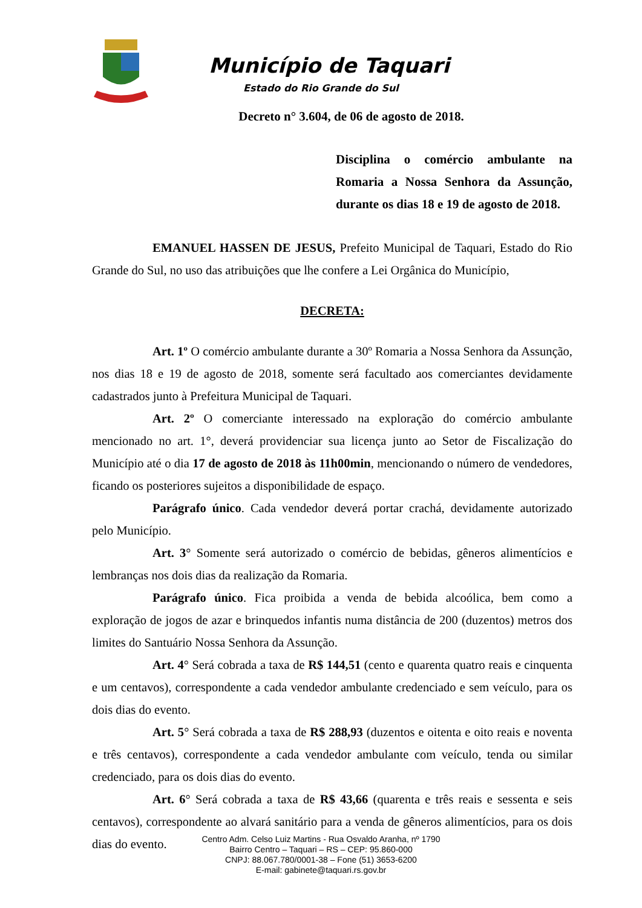Município de Taquari
Estado do Rio Grande do Sul
Decreto n° 3.604, de 06 de agosto de 2018.
Disciplina o comércio ambulante na Romaria a Nossa Senhora da Assunção, durante os dias 18 e 19 de agosto de 2018.
EMANUEL HASSEN DE JESUS, Prefeito Municipal de Taquari, Estado do Rio Grande do Sul, no uso das atribuições que lhe confere a Lei Orgânica do Município,
DECRETA:
Art. 1º O comércio ambulante durante a 30º Romaria a Nossa Senhora da Assunção, nos dias 18 e 19 de agosto de 2018, somente será facultado aos comerciantes devidamente cadastrados junto à Prefeitura Municipal de Taquari.
Art. 2º O comerciante interessado na exploração do comércio ambulante mencionado no art. 1°, deverá providenciar sua licença junto ao Setor de Fiscalização do Município até o dia 17 de agosto de 2018 às 11h00min, mencionando o número de vendedores, ficando os posteriores sujeitos a disponibilidade de espaço.
Parágrafo único. Cada vendedor deverá portar crachá, devidamente autorizado pelo Município.
Art. 3° Somente será autorizado o comércio de bebidas, gêneros alimentícios e lembranças nos dois dias da realização da Romaria.
Parágrafo único. Fica proibida a venda de bebida alcoólica, bem como a exploração de jogos de azar e brinquedos infantis numa distância de 200 (duzentos) metros dos limites do Santuário Nossa Senhora da Assunção.
Art. 4° Será cobrada a taxa de R$ 144,51 (cento e quarenta quatro reais e cinquenta e um centavos), correspondente a cada vendedor ambulante credenciado e sem veículo, para os dois dias do evento.
Art. 5° Será cobrada a taxa de R$ 288,93 (duzentos e oitenta e oito reais e noventa e três centavos), correspondente a cada vendedor ambulante com veículo, tenda ou similar credenciado, para os dois dias do evento.
Art. 6° Será cobrada a taxa de R$ 43,66 (quarenta e três reais e sessenta e seis centavos), correspondente ao alvará sanitário para a venda de gêneros alimentícios, para os dois dias do evento.
Centro Adm. Celso Luiz Martins - Rua Osvaldo Aranha, nº 1790
Bairro Centro – Taquari – RS – CEP: 95.860-000
CNPJ: 88.067.780/0001-38 – Fone (51) 3653-6200
E-mail: gabinete@taquari.rs.gov.br